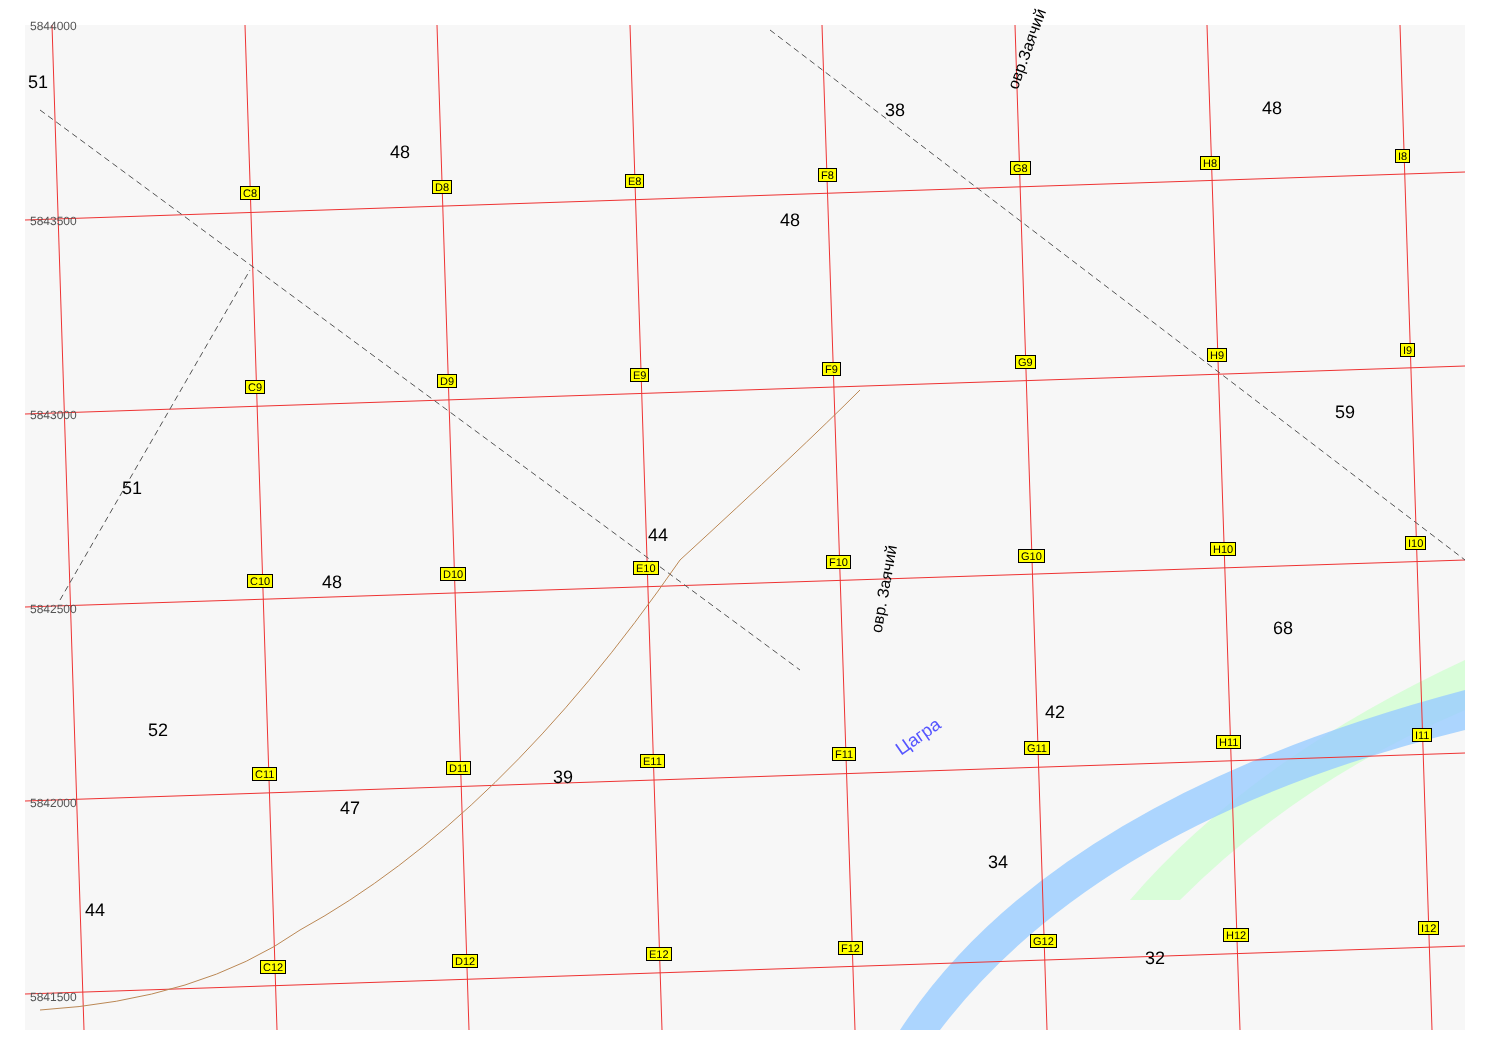Цагра
5844000
5843500
5843000
5842500
5842000
5841500
C8 D8 E8 F8
G8 H8
I8
C9 D9 E9 F9
G9
H9 I9
C10
D10 E10 F10 G10
H10 I10
C11 D11
E11
F11 G11 H11
I11
C12 D12
E12 F12
G12 H12
I12
51
48
38 48
48
59
51
44
48
68
42
52
39
47
34
44
32
овр.Заячий
овр. Заячий